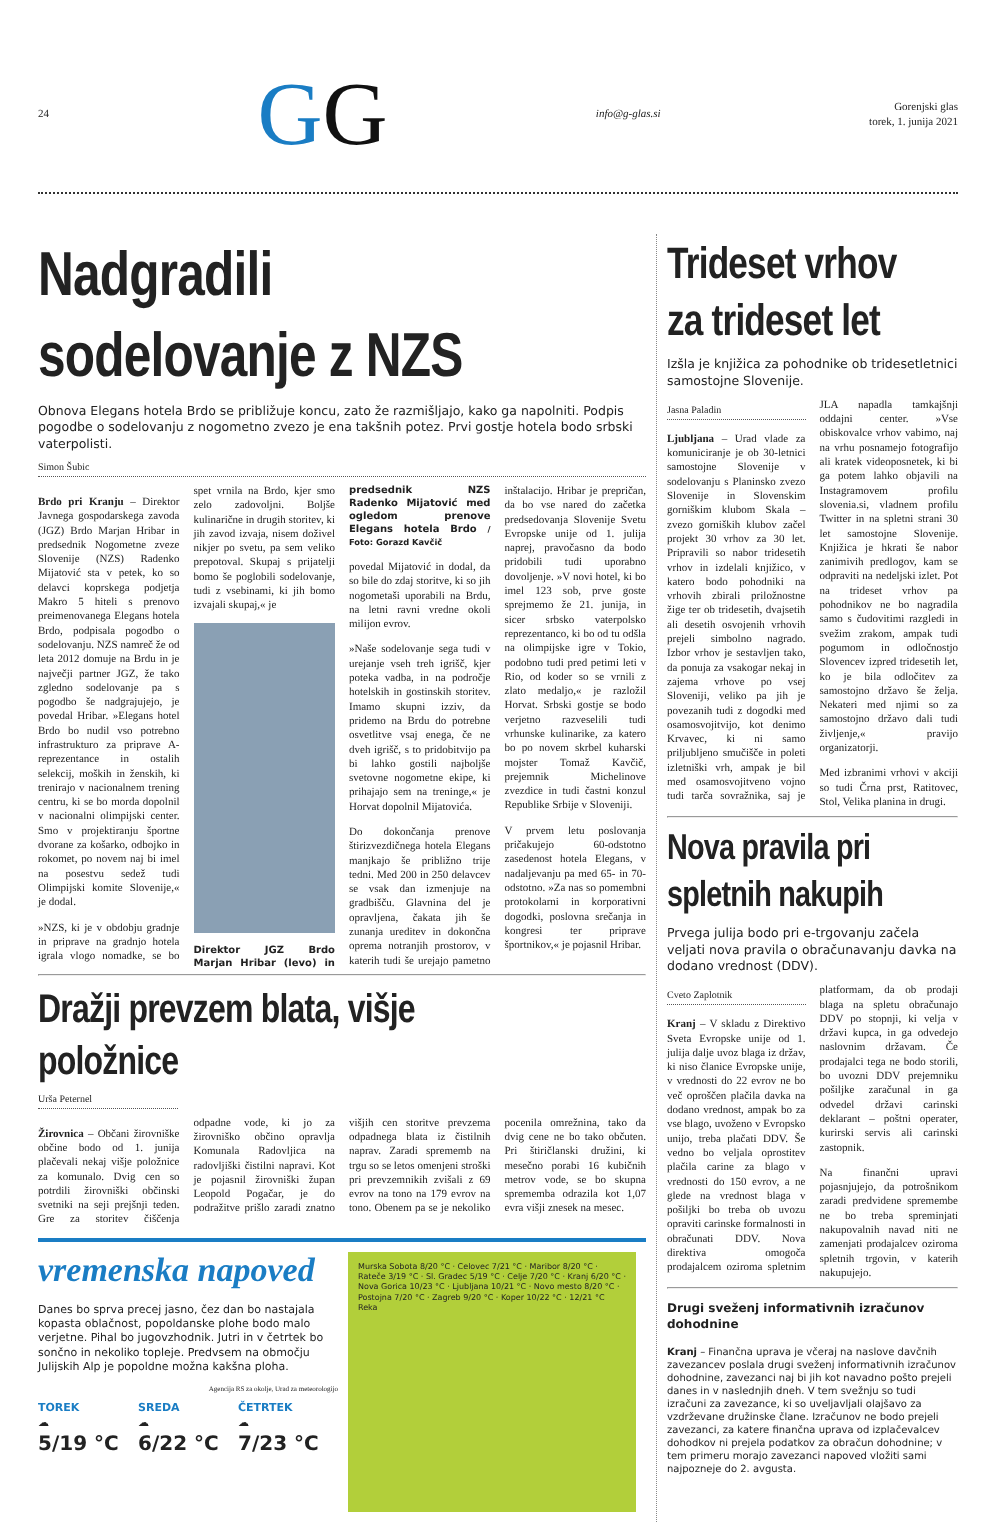24 GG info@g-glas.si Gorenjski glas
torek, 1. junija 2021
Nadgradili sodelovanje z NZS
Obnova Elegans hotela Brdo se približuje koncu, zato že razmišljajo, kako ga napolniti. Podpis pogodbe o sodelovanju z nogometno zvezo je ena takšnih potez. Prvi gostje hotela bodo srbski vaterpolisti.
Simon Šubic
Brdo pri Kranju – Direktor Javnega gospodarskega zavoda (JGZ) Brdo Marjan Hribar in predsednik Nogometne zveze Slovenije (NZS) Radenko Mijatović sta v petek, ko so delavci koprskega podjetja Makro 5 hiteli s prenovo preimenovanega Elegans hotela Brdo, podpisala pogodbo o sodelovanju. NZS namreč že od leta 2012 domuje na Brdu in je največji partner JGZ, že tako zgledno sodelovanje pa s pogodbo še nadgrajujejo, je povedal Hribar. »Elegans hotel Brdo bo nudil vso potrebno infrastrukturo za priprave A-reprezentance in ostalih selekcij, moških in ženskih, ki trenirajo v nacionalnem trening centru, ki se bo morda dopolnil v nacionalni olimpijski center. Smo v projektiranju športne dvorane za košarko, odbojko in rokomet, po novem naj bi imel na posestvu sedež tudi Olimpijski komite Slovenije,« je dodal.
»NZS, ki je v obdobju gradnje in priprave na gradnjo hotela igrala vlogo nomadke, se bo spet vrnila na Brdo, kjer smo zelo zadovoljni. Boljše kulinarične in drugih storitev, ki jih zavod izvaja, nisem doživel nikjer po svetu, pa sem veliko prepotoval. Skupaj s prijatelji bomo še poglobili sodelovanje, tudi z vsebinami, ki jih bomo izvajali skupaj,« je
Direktor JGZ Brdo Marjan Hribar (levo) in predsednik NZS Radenko Mijatović med ogledom prenove Elegans hotela Brdo / Foto: Gorazd Kavčič
povedal Mijatović in dodal, da so bile do zdaj storitve, ki so jih nogometaši uporabili na Brdu, na letni ravni vredne okoli milijon evrov.
»Naše sodelovanje sega tudi v urejanje vseh treh igrišč, kjer poteka vadba, in na področje hotelskih in gostinskih storitev. Imamo skupni izziv, da pridemo na Brdu do potrebne osvetlitve vsaj enega, če ne dveh igrišč, s to pridobitvijo pa bi lahko gostili najboljše svetovne nogometne ekipe, ki prihajajo sem na treninge,« je Horvat dopolnil Mijatovića.
Do dokončanja prenove štirizvezdičnega hotela Elegans manjkajo še približno trije tedni. Med 200 in 250 delavcev se vsak dan izmenjuje na gradbišču. Glavnina del je opravljena, čakata jih še zunanja ureditev in dokončna oprema notranjih prostorov, v katerih tudi še urejajo pametno inštalacijo. Hribar je prepričan, da bo vse nared do začetka predsedovanja Slovenije Svetu Evropske unije od 1. julija naprej, pravočasno da bodo pridobili tudi uporabno dovoljenje. »V novi hotel, ki bo imel 123 sob, prve goste sprejmemo že 21. junija, in sicer srbsko vaterpolsko reprezentanco, ki bo od tu odšla na olimpijske igre v Tokio, podobno tudi pred petimi leti v Rio, od koder so se vrnili z zlato medaljo,« je razložil Horvat. Srbski gostje se bodo verjetno razveselili tudi vrhunske kulinarike, za katero bo po novem skrbel kuharski mojster Tomaž Kavčič, prejemnik Michelinove zvezdice in tudi častni konzul Republike Srbije v Sloveniji.
V prvem letu poslovanja pričakujejo 60-odstotno zasedenost hotela Elegans, v nadaljevanju pa med 65- in 70-odstotno. »Za nas so pomembni protokolarni in korporativni dogodki, poslovna srečanja in kongresi ter priprave športnikov,« je pojasnil Hribar.
Dražji prevzem blata, višje položnice
Urša Peternel
Žirovnica – Občani žirovniške občine bodo od 1. junija plačevali nekaj višje položnice za komunalo. Dvig cen so potrdili žirovniški občinski svetniki na seji prejšnji teden. Gre za storitev čiščenja odpadne vode, ki jo za žirovniško občino opravlja Komunala Radovljica na radovljiški čistilni napravi. Kot je pojasnil žirovniški župan Leopold Pogačar, je do podražitve prišlo zaradi znatno višjih cen storitve prevzema odpadnega blata iz čistilnih naprav. Zaradi sprememb na trgu so se letos omenjeni stroški pri prevzemnikih zvišali z 69 evrov na tono na 179 evrov na tono. Obenem pa se je nekoliko pocenila omrežnina, tako da dvig cene ne bo tako občuten. Pri štiričlanski družini, ki mesečno porabi 16 kubičnih metrov vode, se bo skupna sprememba odrazila kot 1,07 evra višji znesek na mesec.
vremenska napoved
Danes bo sprva precej jasno, čez dan bo nastajala kopasta oblačnost, popoldanske plohe bodo malo verjetne. Pihal bo jugovzhodnik. Jutri in v četrtek bo sončno in nekoliko topleje. Predvsem na območju Julijskih Alp je popoldne možna kakšna ploha.
Agencija RS za okolje, Urad za meteorologijo
TOREK ☁
5/19 °C
SREDA ☁
6/22 °C
ČETRTEK ☁
7/23 °C
Murska Sobota 8/20 °C · Celovec 7/21 °C · Maribor 8/20 °C · Rateče 3/19 °C · Sl. Gradec 5/19 °C · Celje 7/20 °C · Kranj 6/20 °C · Nova Gorica 10/23 °C · Ljubljana 10/21 °C · Novo mesto 8/20 °C · Postojna 7/20 °C · Zagreb 9/20 °C · Koper 10/22 °C · 12/21 °C Reka
Trideset vrhov za trideset let
Izšla je knjižica za pohodnike ob tridesetletnici samostojne Slovenije.
Jasna Paladin
Ljubljana – Urad vlade za komuniciranje je ob 30-letnici samostojne Slovenije v sodelovanju s Planinsko zvezo Slovenije in Slovenskim gorniškim klubom Skala – zvezo gorniških klubov začel projekt 30 vrhov za 30 let. Pripravili so nabor tridesetih vrhov in izdelali knjižico, v katero bodo pohodniki na vrhovih zbirali priložnostne žige ter ob tridesetih, dvajsetih ali desetih osvojenih vrhovih prejeli simbolno nagrado. Izbor vrhov je sestavljen tako, da ponuja za vsakogar nekaj in zajema vrhove po vsej Sloveniji, veliko pa jih je povezanih tudi z dogodki med osamosvojitvijo, kot denimo Krvavec, ki ni samo priljubljeno smučišče in poleti izletniški vrh, ampak je bil med osamosvojitveno vojno tudi tarča sovražnika, saj je JLA napadla tamkajšnji oddajni center. »Vse obiskovalce vrhov vabimo, naj na vrhu posnamejo fotografijo ali kratek videoposnetek, ki bi ga potem lahko objavili na Instagramovem profilu slovenia.si, vladnem profilu Twitter in na spletni strani 30 let samostojne Slovenije. Knjižica je hkrati še nabor zanimivih predlogov, kam se odpraviti na nedeljski izlet. Pot na trideset vrhov pa pohodnikov ne bo nagradila samo s čudovitimi razgledi in svežim zrakom, ampak tudi pogumom in odločnostjo Slovencev izpred tridesetih let, ko je bila odločitev za samostojno državo še želja. Nekateri med njimi so za samostojno državo dali tudi življenje,« pravijo organizatorji.
Med izbranimi vrhovi v akciji so tudi Črna prst, Ratitovec, Stol, Velika planina in drugi.
Nova pravila pri spletnih nakupih
Prvega julija bodo pri e-trgovanju začela veljati nova pravila o obračunavanju davka na dodano vrednost (DDV).
Cveto Zaplotnik
Kranj – V skladu z Direktivo Sveta Evropske unije od 1. julija dalje uvoz blaga iz držav, ki niso članice Evropske unije, v vrednosti do 22 evrov ne bo več oproščen plačila davka na dodano vrednost, ampak bo za vse blago, uvoženo v Evropsko unijo, treba plačati DDV. Še vedno bo veljala oprostitev plačila carine za blago v vrednosti do 150 evrov, a ne glede na vrednost blaga v pošiljki bo treba ob uvozu opraviti carinske formalnosti in obračunati DDV. Nova direktiva omogoča prodajalcem oziroma spletnim platformam, da ob prodaji blaga na spletu obračunajo DDV po stopnji, ki velja v državi kupca, in ga odvedejo naslovnim državam. Če prodajalci tega ne bodo storili, bo uvozni DDV prejemniku pošiljke zaračunal in ga odvedel državi carinski deklarant – poštni operater, kurirski servis ali carinski zastopnik.
Na finančni upravi pojasnjujejo, da potrošnikom zaradi predvidene spremembe ne bo treba spreminjati nakupovalnih navad niti ne zamenjati prodajalcev oziroma spletnih trgovin, v katerih nakupujejo.
Drugi sveženj informativnih izračunov dohodnine
Kranj – Finančna uprava je včeraj na naslove davčnih zavezancev poslala drugi sveženj informativnih izračunov dohodnine, zavezanci naj bi jih kot navadno pošto prejeli danes in v naslednjih dneh. V tem svežnju so tudi izračuni za zavezance, ki so uveljavljali olajšavo za vzdrževane družinske člane. Izračunov ne bodo prejeli zavezanci, za katere finančna uprava od izplačevalcev dohodkov ni prejela podatkov za obračun dohodnine; v tem primeru morajo zavezanci napoved vložiti sami najpozneje do 2. avgusta.